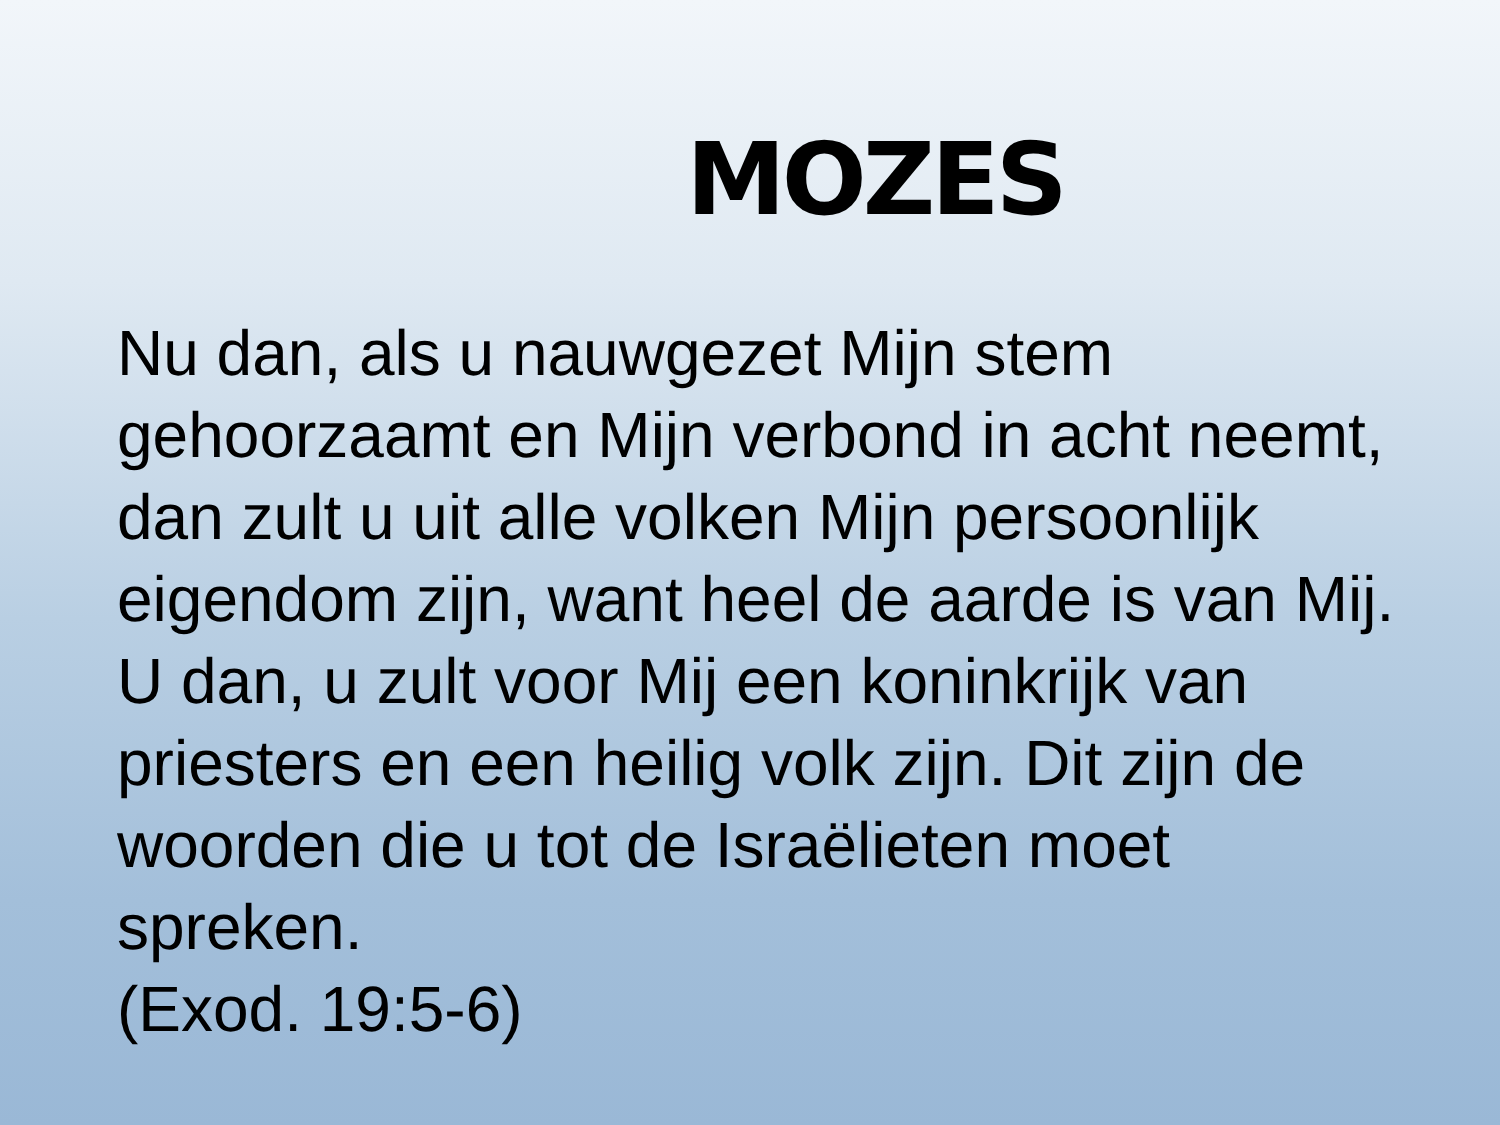MOZES
Nu dan, als u nauwgezet Mijn stem gehoorzaamt en Mijn verbond in acht neemt, dan zult u uit alle volken Mijn persoonlijk eigendom zijn, want heel de aarde is van Mij. U dan, u zult voor Mij een koninkrijk van priesters en een heilig volk zijn. Dit zijn de woorden die u tot de Israëlieten moet spreken.
(Exod. 19:5-6)